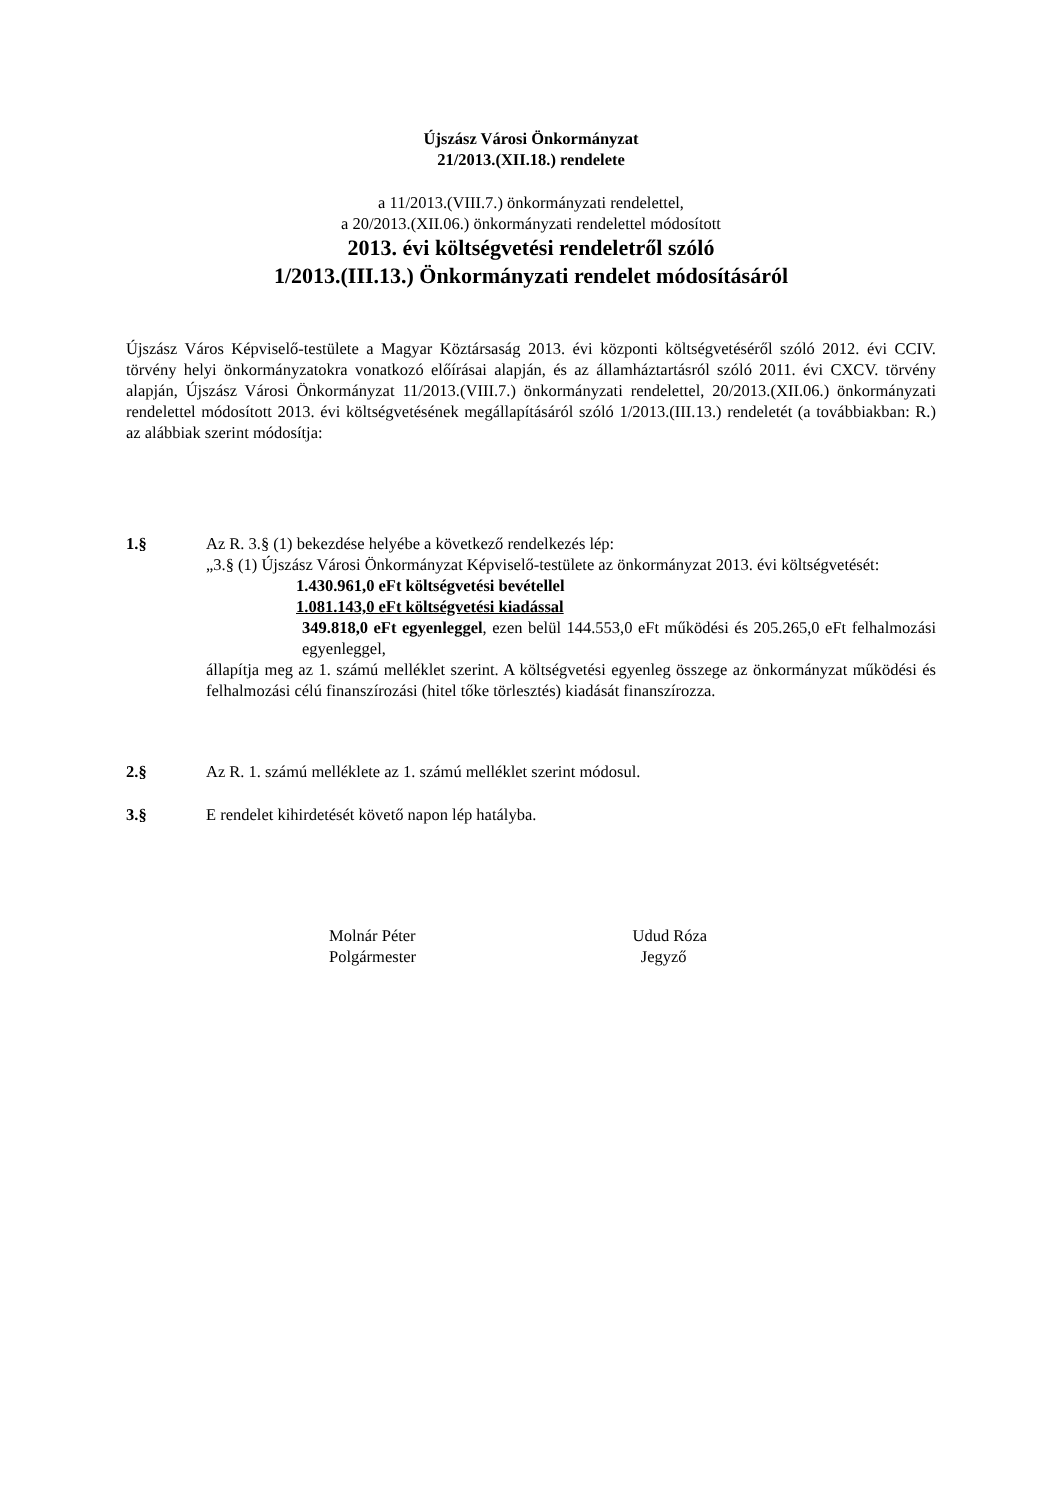Újszász Városi Önkormányzat
21/2013.(XII.18.) rendelete
a 11/2013.(VIII.7.) önkormányzati rendelettel,
a 20/2013.(XII.06.) önkormányzati rendelettel módosított
2013. évi költségvetési rendeletről szóló
1/2013.(III.13.) Önkormányzati rendelet módosításáról
Újszász Város Képviselő-testülete a Magyar Köztársaság 2013. évi központi költségvetéséről szóló 2012. évi CCIV. törvény helyi önkormányzatokra vonatkozó előírásai alapján, és az államháztartásról szóló 2011. évi CXCV. törvény alapján, Újszász Városi Önkormányzat 11/2013.(VIII.7.) önkormányzati rendelettel, 20/2013.(XII.06.) önkormányzati rendelettel módosított 2013. évi költségvetésének megállapításáról szóló 1/2013.(III.13.) rendeletét (a továbbiakban: R.) az alábbiak szerint módosítja:
1.§ Az R. 3.§ (1) bekezdése helyébe a következő rendelkezés lép:
„3.§ (1) Újszász Városi Önkormányzat Képviselő-testülete az önkormányzat 2013. évi költségvetését:
1.430.961,0 eFt költségvetési bevétellel
1.081.143,0 eFt költségvetési kiadással
349.818,0 eFt egyenleggel, ezen belül 144.553,0 eFt működési és 205.265,0 eFt felhalmozási egyenleggel,
állapítja meg az 1. számú melléklet szerint. A költségvetési egyenleg összege az önkormányzat működési és felhalmozási célú finanszírozási (hitel tőke törlesztés) kiadását finanszírozza.
2.§ Az R. 1. számú melléklete az 1. számú melléklet szerint módosul.
3.§ E rendelet kihirdetését követő napon lép hatályba.
Molnár Péter
Polgármester
Udud Róza
Jegyző